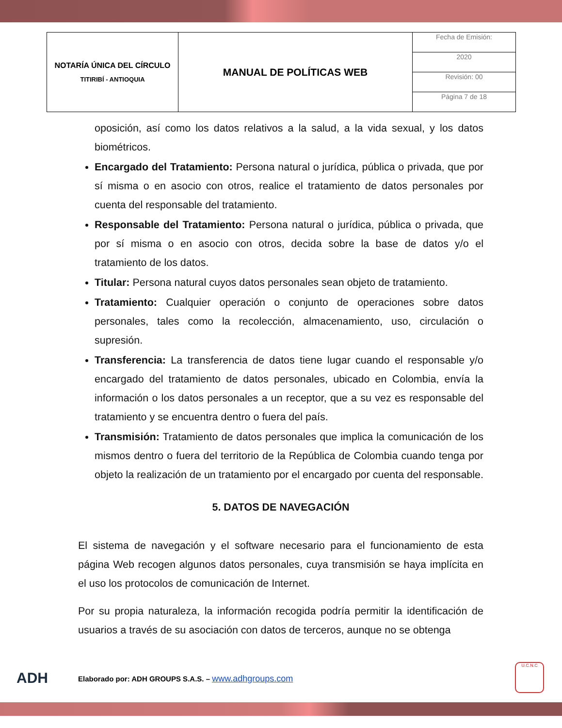| NOTARÍA ÚNICA DEL CÍRCULO TITIRIBÍ - ANTIOQUIA | MANUAL DE POLÍTICAS WEB | Fecha de Emisión: |
| | | 2020 |
| | | Revisión: 00 |
| | | Página 7 de 18 |
oposición, así como los datos relativos a la salud, a la vida sexual, y los datos biométricos.
Encargado del Tratamiento: Persona natural o jurídica, pública o privada, que por sí misma o en asocio con otros, realice el tratamiento de datos personales por cuenta del responsable del tratamiento.
Responsable del Tratamiento: Persona natural o jurídica, pública o privada, que por sí misma o en asocio con otros, decida sobre la base de datos y/o el tratamiento de los datos.
Titular: Persona natural cuyos datos personales sean objeto de tratamiento.
Tratamiento: Cualquier operación o conjunto de operaciones sobre datos personales, tales como la recolección, almacenamiento, uso, circulación o supresión.
Transferencia: La transferencia de datos tiene lugar cuando el responsable y/o encargado del tratamiento de datos personales, ubicado en Colombia, envía la información o los datos personales a un receptor, que a su vez es responsable del tratamiento y se encuentra dentro o fuera del país.
Transmisión: Tratamiento de datos personales que implica la comunicación de los mismos dentro o fuera del territorio de la República de Colombia cuando tenga por objeto la realización de un tratamiento por el encargado por cuenta del responsable.
5. DATOS DE NAVEGACIÓN
El sistema de navegación y el software necesario para el funcionamiento de esta página Web recogen algunos datos personales, cuya transmisión se haya implícita en el uso los protocolos de comunicación de Internet.
Por su propia naturaleza, la información recogida podría permitir la identificación de usuarios a través de su asociación con datos de terceros, aunque no se obtenga
ADH Elaborado por: ADH GROUPS S.A.S. – www.adhgroups.com
U.C.N.C